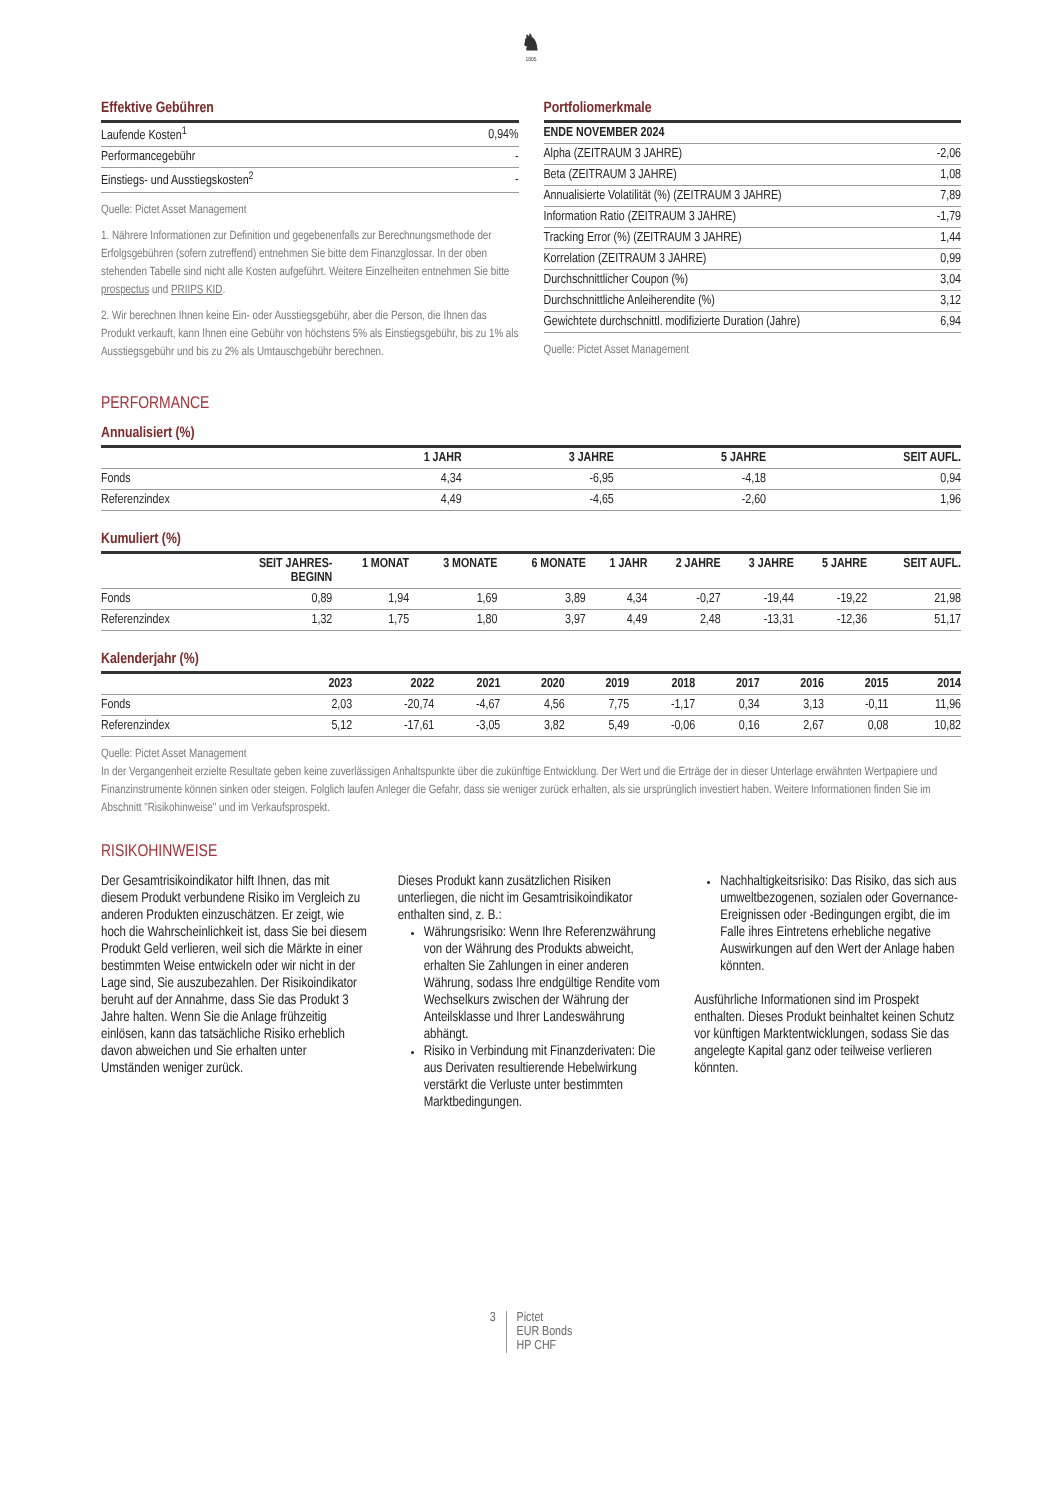♞
1805
Effektive Gebühren
| Laufende Kosten<sup>1</sup> | 0,94% |
| Performancegebühr | - |
| Einstiegs- und Ausstiegskosten<sup>2</sup> | - |
Quelle: Pictet Asset Management
1. Nährere Informationen zur Definition und gegebenenfalls zur Berechnungsmethode der Erfolgsgebühren (sofern zutreffend) entnehmen Sie bitte dem Finanzglossar. In der oben stehenden Tabelle sind nicht alle Kosten aufgeführt. Weitere Einzelheiten entnehmen Sie bitte prospectus und PRIIPS KID.
2. Wir berechnen Ihnen keine Ein- oder Ausstiegsgebühr, aber die Person, die Ihnen das Produkt verkauft, kann Ihnen eine Gebühr von höchstens 5% als Einstiegsgebühr, bis zu 1% als Ausstiegsgebühr und bis zu 2% als Umtauschgebühr berechnen.
Portfoliomerkmale
| ENDE NOVEMBER 2024 | |
| --- | --- |
| Alpha (ZEITRAUM 3 JAHRE) | -2,06 |
| Beta (ZEITRAUM 3 JAHRE) | 1,08 |
| Annualisierte Volatilität (%) (ZEITRAUM 3 JAHRE) | 7,89 |
| Information Ratio (ZEITRAUM 3 JAHRE) | -1,79 |
| Tracking Error (%) (ZEITRAUM 3 JAHRE) | 1,44 |
| Korrelation (ZEITRAUM 3 JAHRE) | 0,99 |
| Durchschnittlicher Coupon (%) | 3,04 |
| Durchschnittliche Anleiherendite (%) | 3,12 |
| Gewichtete durchschnittl. modifizierte Duration (Jahre) | 6,94 |
Quelle: Pictet Asset Management
PERFORMANCE
Annualisiert (%)
| | 1 JAHR | 3 JAHRE | 5 JAHRE | SEIT AUFL. |
| --- | --- | --- | --- | --- |
| Fonds | 4,34 | -6,95 | -4,18 | 0,94 |
| Referenzindex | 4,49 | -4,65 | -2,60 | 1,96 |
Kumuliert (%)
| | SEIT JAHRES- BEGINN | 1 MONAT | 3 MONATE | 6 MONATE | 1 JAHR | 2 JAHRE | 3 JAHRE | 5 JAHRE | SEIT AUFL. |
| --- | --- | --- | --- | --- | --- | --- | --- | --- | --- |
| Fonds | 0,89 | 1,94 | 1,69 | 3,89 | 4,34 | -0,27 | -19,44 | -19,22 | 21,98 |
| Referenzindex | 1,32 | 1,75 | 1,80 | 3,97 | 4,49 | 2,48 | -13,31 | -12,36 | 51,17 |
Kalenderjahr (%)
| | 2023 | 2022 | 2021 | 2020 | 2019 | 2018 | 2017 | 2016 | 2015 | 2014 |
| --- | --- | --- | --- | --- | --- | --- | --- | --- | --- | --- |
| Fonds | 2,03 | -20,74 | -4,67 | 4,56 | 7,75 | -1,17 | 0,34 | 3,13 | -0,11 | 11,96 |
| Referenzindex | 5,12 | -17,61 | -3,05 | 3,82 | 5,49 | -0,06 | 0,16 | 2,67 | 0,08 | 10,82 |
Quelle: Pictet Asset Management
In der Vergangenheit erzielte Resultate geben keine zuverlässigen Anhaltspunkte über die zukünftige Entwicklung. Der Wert und die Erträge der in dieser Unterlage erwähnten Wertpapiere und Finanzinstrumente können sinken oder steigen. Folglich laufen Anleger die Gefahr, dass sie weniger zurück erhalten, als sie ursprünglich investiert haben. Weitere Informationen finden Sie im Abschnitt "Risikohinweise" und im Verkaufsprospekt.
RISIKOHINWEISE
Der Gesamtrisikoindikator hilft Ihnen, das mit diesem Produkt verbundene Risiko im Vergleich zu anderen Produkten einzuschätzen. Er zeigt, wie hoch die Wahrscheinlichkeit ist, dass Sie bei diesem Produkt Geld verlieren, weil sich die Märkte in einer bestimmten Weise entwickeln oder wir nicht in der Lage sind, Sie auszubezahlen. Der Risikoindikator beruht auf der Annahme, dass Sie das Produkt 3 Jahre halten. Wenn Sie die Anlage frühzeitig einlösen, kann das tatsächliche Risiko erheblich davon abweichen und Sie erhalten unter Umständen weniger zurück.
Dieses Produkt kann zusätzlichen Risiken unterliegen, die nicht im Gesamtrisikoindikator enthalten sind, z. B.:
Währungsrisiko: Wenn Ihre Referenzwährung von der Währung des Produkts abweicht, erhalten Sie Zahlungen in einer anderen Währung, sodass Ihre endgültige Rendite vom Wechselkurs zwischen der Währung der Anteilsklasse und Ihrer Landeswährung abhängt.
Risiko in Verbindung mit Finanzderivaten: Die aus Derivaten resultierende Hebelwirkung verstärkt die Verluste unter bestimmten Marktbedingungen.
Nachhaltigkeitsrisiko: Das Risiko, das sich aus umweltbezogenen, sozialen oder Governance-Ereignissen oder -Bedingungen ergibt, die im Falle ihres Eintretens erhebliche negative Auswirkungen auf den Wert der Anlage haben könnten.
Ausführliche Informationen sind im Prospekt enthalten. Dieses Produkt beinhaltet keinen Schutz vor künftigen Marktentwicklungen, sodass Sie das angelegte Kapital ganz oder teilweise verlieren könnten.
3 Pictet
EUR Bonds
HP CHF